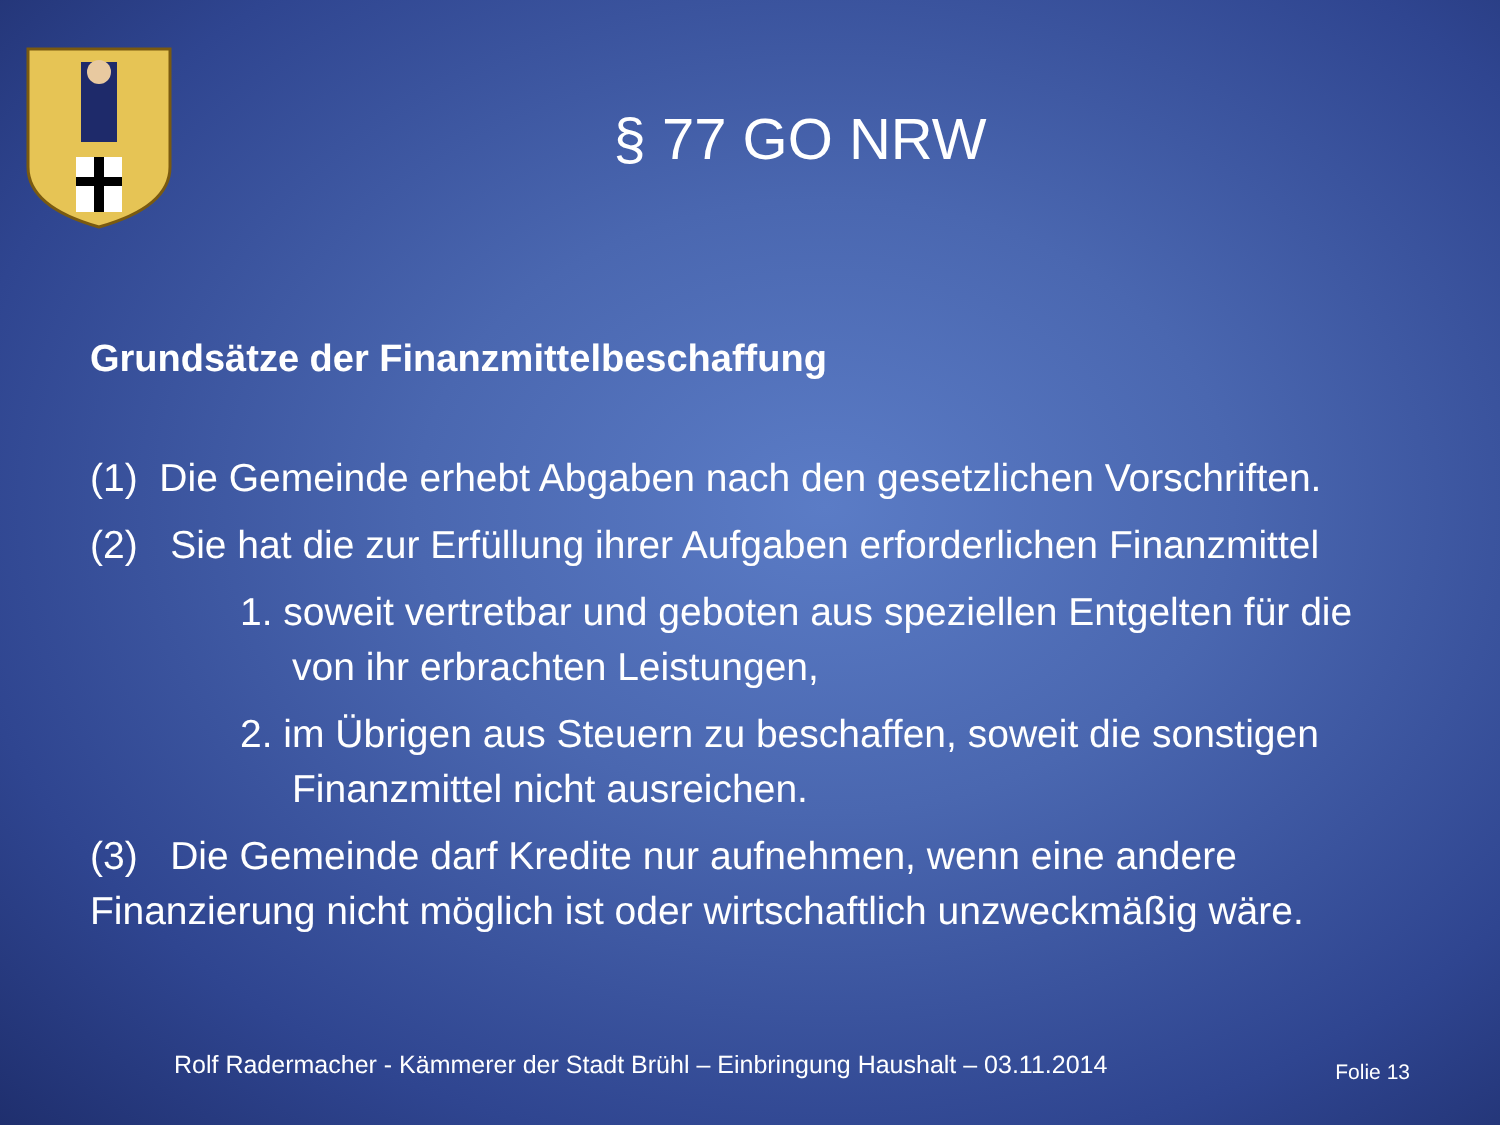§ 77 GO NRW
Grundsätze der Finanzmittelbeschaffung
(1) Die Gemeinde erhebt Abgaben nach den gesetzlichen Vorschriften.
(2) Sie hat die zur Erfüllung ihrer Aufgaben erforderlichen Finanzmittel
1. soweit vertretbar und geboten aus speziellen Entgelten für die von ihr erbrachten Leistungen,
2. im Übrigen aus Steuern zu beschaffen, soweit die sonstigen Finanzmittel nicht ausreichen.
(3) Die Gemeinde darf Kredite nur aufnehmen, wenn eine andere Finanzierung nicht möglich ist oder wirtschaftlich unzweckmäßig wäre.
Rolf Radermacher - Kämmerer der Stadt Brühl – Einbringung Haushalt – 03.11.2014
Folie 13